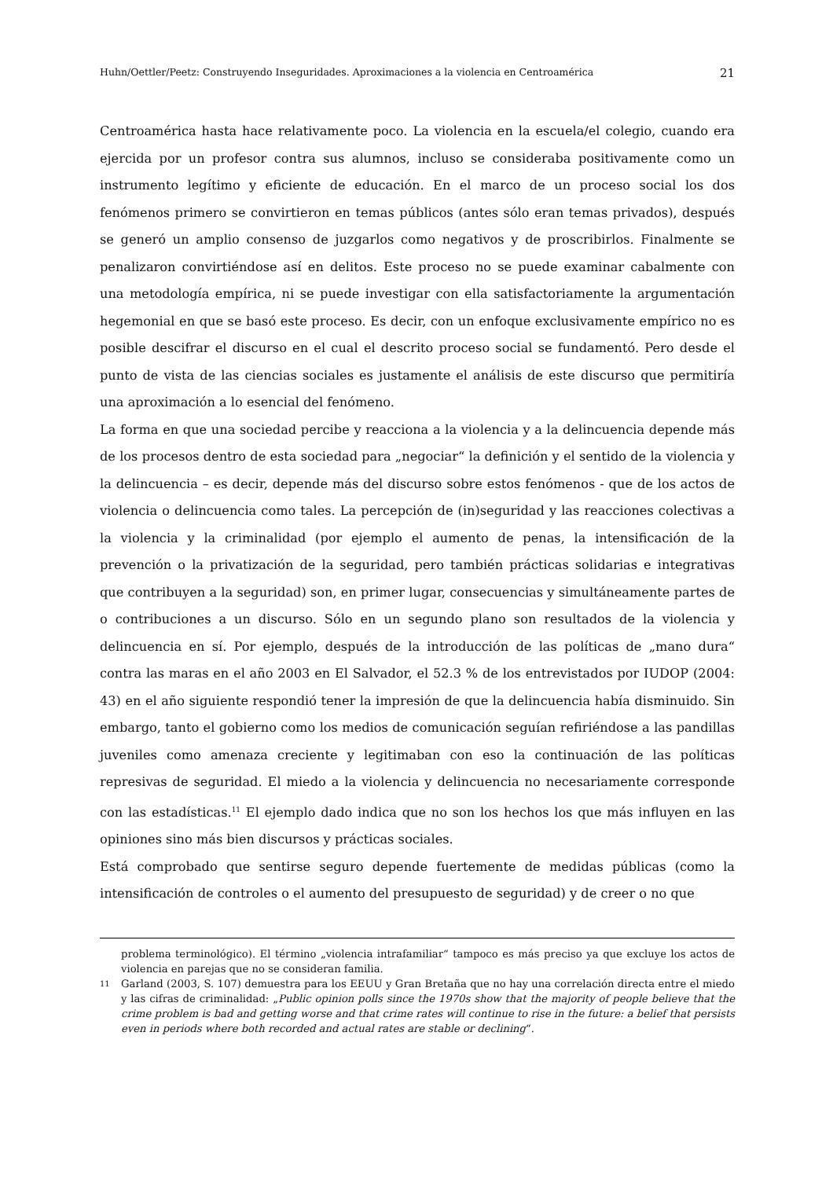Huhn/Oettler/Peetz: Construyendo Inseguridades. Aproximaciones a la violencia en Centroamérica 21
Centroamérica hasta hace relativamente poco. La violencia en la escuela/el colegio, cuando era ejercida por un profesor contra sus alumnos, incluso se consideraba positivamente como un instrumento legítimo y eficiente de educación. En el marco de un proceso social los dos fenómenos primero se convirtieron en temas públicos (antes sólo eran temas privados), después se generó un amplio consenso de juzgarlos como negativos y de proscribirlos. Finalmente se penalizaron convirtiéndose así en delitos. Este proceso no se puede examinar cabalmente con una metodología empírica, ni se puede investigar con ella satisfactoriamente la argumentación hegemonial en que se basó este proceso. Es decir, con un enfoque exclusivamente empírico no es posible descifrar el discurso en el cual el descrito proceso social se fundamentó. Pero desde el punto de vista de las ciencias sociales es justamente el análisis de este discurso que permitiría una aproximación a lo esencial del fenómeno.
La forma en que una sociedad percibe y reacciona a la violencia y a la delincuencia depende más de los procesos dentro de esta sociedad para „negociar“ la definición y el sentido de la violencia y la delincuencia – es decir, depende más del discurso sobre estos fenómenos - que de los actos de violencia o delincuencia como tales. La percepción de (in)seguridad y las reacciones colectivas a la violencia y la criminalidad (por ejemplo el aumento de penas, la intensificación de la prevención o la privatización de la seguridad, pero también prácticas solidarias e integrativas que contribuyen a la seguridad) son, en primer lugar, consecuencias y simultáneamente partes de o contribuciones a un discurso. Sólo en un segundo plano son resultados de la violencia y delincuencia en sí. Por ejemplo, después de la introducción de las políticas de „mano dura“ contra las maras en el año 2003 en El Salvador, el 52.3 % de los entrevistados por IUDOP (2004: 43) en el año siguiente respondió tener la impresión de que la delincuencia había disminuido. Sin embargo, tanto el gobierno como los medios de comunicación seguían refiriéndose a las pandillas juveniles como amenaza creciente y legitimaban con eso la continuación de las políticas represivas de seguridad. El miedo a la violencia y delincuencia no necesariamente corresponde con las estadísticas.<sup>11</sup> El ejemplo dado indica que no son los hechos los que más influyen en las opiniones sino más bien discursos y prácticas sociales.
Está comprobado que sentirse seguro depende fuertemente de medidas públicas (como la intensificación de controles o el aumento del presupuesto de seguridad) y de creer o no que
problema terminológico). El término „violencia intrafamiliar“ tampoco es más preciso ya que excluye los actos de violencia en parejas que no se consideran familia.
11
Garland (2003, S. 107) demuestra para los EEUU y Gran Bretaña que no hay una correlación directa entre el miedo y las cifras de criminalidad: „Public opinion polls since the 1970s show that the majority of people believe that the crime problem is bad and getting worse and that crime rates will continue to rise in the future: a belief that persists even in periods where both recorded and actual rates are stable or declining“.